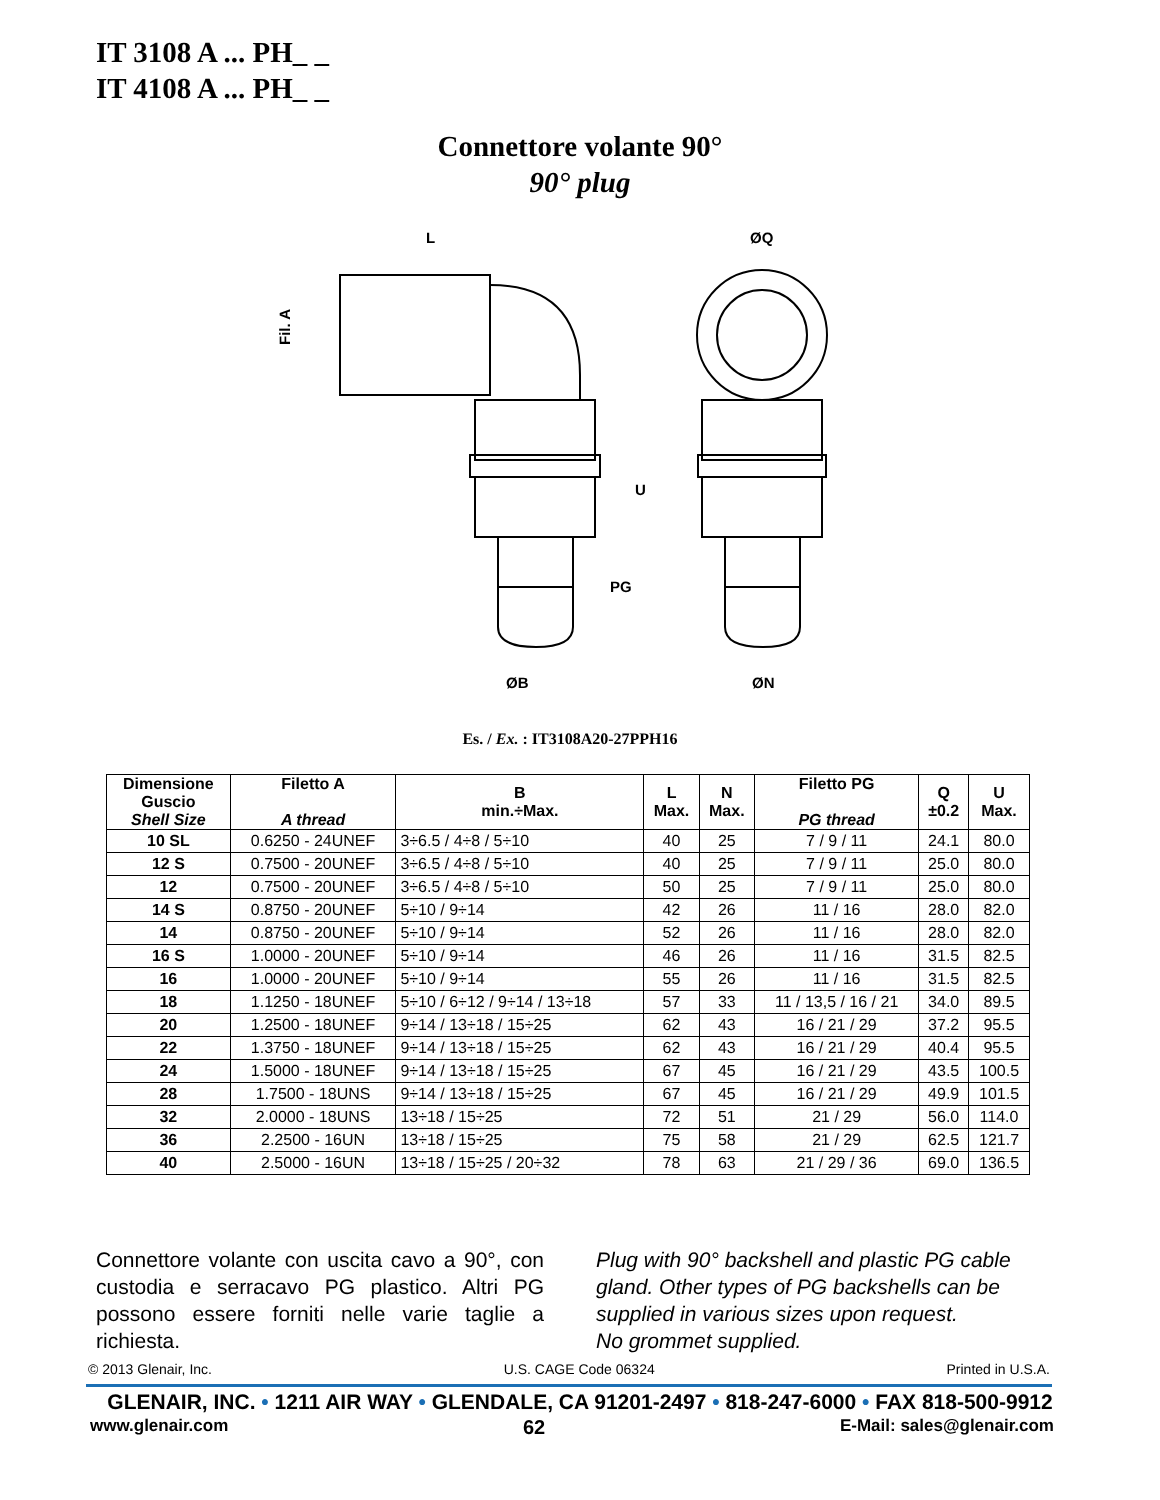IT 3108 A ... PH_ _
IT 4108 A ... PH_ _
Connettore volante 90°
90° plug
L
ØQ
Fil. A
U
PG
ØB
ØN
Es. / Ex. : IT3108A20-27PPH16
| Dimensione Guscio Shell Size | Filetto A A thread | B min.÷Max. | L Max. | N Max. | Filetto PG PG thread | Q ±0.2 | U Max. |
| --- | --- | --- | --- | --- | --- | --- | --- |
| 10 SL | 0.6250 - 24UNEF | 3÷6.5 / 4÷8 / 5÷10 | 40 | 25 | 7 / 9 / 11 | 24.1 | 80.0 |
| 12 S | 0.7500 - 20UNEF | 3÷6.5 / 4÷8 / 5÷10 | 40 | 25 | 7 / 9 / 11 | 25.0 | 80.0 |
| 12 | 0.7500 - 20UNEF | 3÷6.5 / 4÷8 / 5÷10 | 50 | 25 | 7 / 9 / 11 | 25.0 | 80.0 |
| 14 S | 0.8750 - 20UNEF | 5÷10 / 9÷14 | 42 | 26 | 11 / 16 | 28.0 | 82.0 |
| 14 | 0.8750 - 20UNEF | 5÷10 / 9÷14 | 52 | 26 | 11 / 16 | 28.0 | 82.0 |
| 16 S | 1.0000 - 20UNEF | 5÷10 / 9÷14 | 46 | 26 | 11 / 16 | 31.5 | 82.5 |
| 16 | 1.0000 - 20UNEF | 5÷10 / 9÷14 | 55 | 26 | 11 / 16 | 31.5 | 82.5 |
| 18 | 1.1250 - 18UNEF | 5÷10 / 6÷12 / 9÷14 / 13÷18 | 57 | 33 | 11 / 13,5 / 16 / 21 | 34.0 | 89.5 |
| 20 | 1.2500 - 18UNEF | 9÷14 / 13÷18 / 15÷25 | 62 | 43 | 16 / 21 / 29 | 37.2 | 95.5 |
| 22 | 1.3750 - 18UNEF | 9÷14 / 13÷18 / 15÷25 | 62 | 43 | 16 / 21 / 29 | 40.4 | 95.5 |
| 24 | 1.5000 - 18UNEF | 9÷14 / 13÷18 / 15÷25 | 67 | 45 | 16 / 21 / 29 | 43.5 | 100.5 |
| 28 | 1.7500 - 18UNS | 9÷14 / 13÷18 / 15÷25 | 67 | 45 | 16 / 21 / 29 | 49.9 | 101.5 |
| 32 | 2.0000 - 18UNS | 13÷18 / 15÷25 | 72 | 51 | 21 / 29 | 56.0 | 114.0 |
| 36 | 2.2500 - 16UN | 13÷18 / 15÷25 | 75 | 58 | 21 / 29 | 62.5 | 121.7 |
| 40 | 2.5000 - 16UN | 13÷18 / 15÷25 / 20÷32 | 78 | 63 | 21 / 29 / 36 | 69.0 | 136.5 |
Connettore volante con uscita cavo a 90°, con custodia e serracavo PG plastico. Altri PG possono essere forniti nelle varie taglie a richiesta.
Plug with 90° backshell and plastic PG cable gland. Other types of PG backshells can be supplied in various sizes upon request.
No grommet supplied.
© 2013 Glenair, Inc. U.S. CAGE Code 06324 Printed in U.S.A.
GLENAIR, INC. • 1211 AIR WAY • GLENDALE, CA 91201-2497 • 818-247-6000 • FAX 818-500-9912
www.glenair.com 62 E-Mail: sales@glenair.com